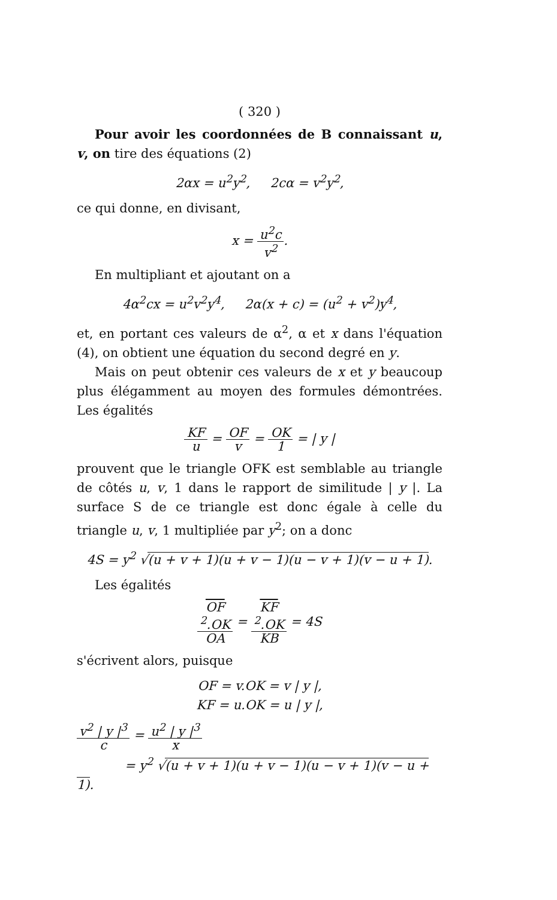( 320 )
Pour avoir les coordonnées de B connaissant u, v, on tire des équations (2)
2αx = u<sup>2</sup>y<sup>2</sup>, 2cα = v<sup>2</sup>y<sup>2</sup>,
ce qui donne, en divisant,
x = u<sup>2</sup>c v<sup>2</sup>.
En multipliant et ajoutant on a
4α<sup>2</sup>cx = u<sup>2</sup>v<sup>2</sup>y<sup>4</sup>, 2α(x + c) = (u<sup>2</sup> + v<sup>2</sup>)y<sup>4</sup>,
et, en portant ces valeurs de α<sup>2</sup>, α et x dans l'équation (4), on obtient une équation du second degré en y.
Mais on peut obtenir ces valeurs de x et y beaucoup plus élégamment au moyen des formules démontrées. Les égalités
KF u = OF v = OK 1 = | y |
prouvent que le triangle OFK est semblable au triangle de côtés u, v, 1 dans le rapport de similitude | y |. La surface S de ce triangle est donc égale à celle du triangle u, v, 1 multipliée par y<sup>2</sup>; on a donc
4S = y<sup>2</sup> √(u + v + 1)(u + v − 1)(u − v + 1)(v − u + 1).
Les égalités
OF
<sup>2</sup>.OK OA = KF
<sup>2</sup>.OK KB = 4S
s'écrivent alors, puisque
OF = v.OK = v | y |,
KF = u.OK = u | y |,
v<sup>2</sup> | y |<sup>3</sup> c = u<sup>2</sup> | y |<sup>3</sup> x
= y<sup>2</sup> √(u + v + 1)(u + v − 1)(u − v + 1)(v − u + 1).